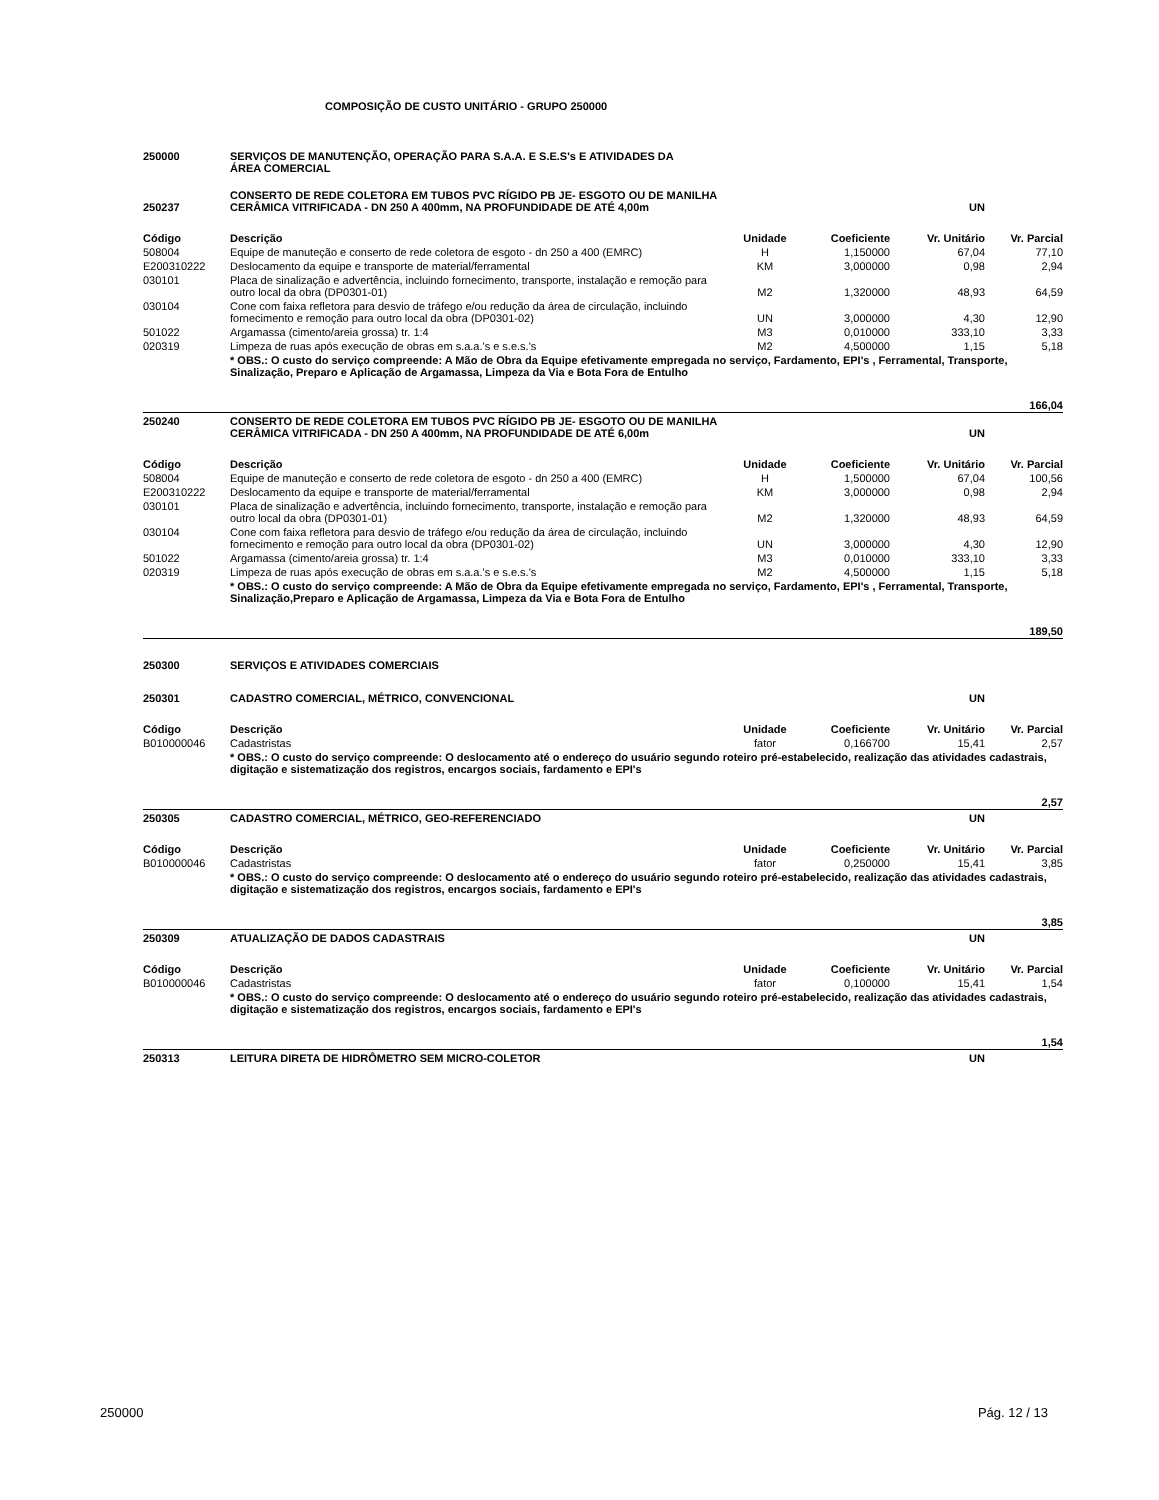COMPOSIÇÃO DE CUSTO UNITÁRIO - GRUPO 250000
| 250000 | SERVIÇOS DE MANUTENÇÃO, OPERAÇÃO PARA S.A.A. E S.E.S's E ATIVIDADES DA ÁREA COMERCIAL | | | | |
| 250237 | CONSERTO DE REDE COLETORA EM TUBOS PVC RÍGIDO PB JE- ESGOTO OU DE MANILHA CERÂMICA VITRIFICADA - DN 250 A 400mm, NA PROFUNDIDADE DE ATÉ 4,00m | | | UN | |
| Código | Descrição | Unidade | Coeficiente | Vr. Unitário | Vr. Parcial |
| 508004 | Equipe de manuteção e conserto de rede coletora de esgoto - dn 250 a 400 (EMRC) | H | 1,150000 | 67,04 | 77,10 |
| E200310222 | Deslocamento da equipe e transporte de material/ferramental | KM | 3,000000 | 0,98 | 2,94 |
| 030101 | Placa de sinalização e advertência, incluindo fornecimento, transporte, instalação e remoção para outro local da obra (DP0301-01) | M2 | 1,320000 | 48,93 | 64,59 |
| 030104 | Cone com faixa refletora para desvio de tráfego e/ou redução da área de circulação, incluindo fornecimento e remoção para outro local da obra (DP0301-02) | UN | 3,000000 | 4,30 | 12,90 |
| 501022 | Argamassa (cimento/areia grossa) tr. 1:4 | M3 | 0,010000 | 333,10 | 3,33 |
| 020319 | Limpeza de ruas após execução de obras em s.a.a.'s e s.e.s.'s | M2 | 4,500000 | 1,15 | 5,18 |
| | * OBS.: O custo do serviço compreende: A Mão de Obra da Equipe efetivamente empregada no serviço, Fardamento, EPI's , Ferramental, Transporte, Sinalização, Preparo e Aplicação de Argamassa, Limpeza da Via e Bota Fora de Entulho | | | | |
| 166,04 | | | | | |
| 250240 | CONSERTO DE REDE COLETORA EM TUBOS PVC RÍGIDO PB JE- ESGOTO OU DE MANILHA CERÂMICA VITRIFICADA - DN 250 A 400mm, NA PROFUNDIDADE DE ATÉ 6,00m | | | UN | |
| Código | Descrição | Unidade | Coeficiente | Vr. Unitário | Vr. Parcial |
| 508004 | Equipe de manuteção e conserto de rede coletora de esgoto - dn 250 a 400 (EMRC) | H | 1,500000 | 67,04 | 100,56 |
| E200310222 | Deslocamento da equipe e transporte de material/ferramental | KM | 3,000000 | 0,98 | 2,94 |
| 030101 | Placa de sinalização e advertência, incluindo fornecimento, transporte, instalação e remoção para outro local da obra (DP0301-01) | M2 | 1,320000 | 48,93 | 64,59 |
| 030104 | Cone com faixa refletora para desvio de tráfego e/ou redução da área de circulação, incluindo fornecimento e remoção para outro local da obra (DP0301-02) | UN | 3,000000 | 4,30 | 12,90 |
| 501022 | Argamassa (cimento/areia grossa) tr. 1:4 | M3 | 0,010000 | 333,10 | 3,33 |
| 020319 | Limpeza de ruas após execução de obras em s.a.a.'s e s.e.s.'s | M2 | 4,500000 | 1,15 | 5,18 |
| | * OBS.: O custo do serviço compreende: A Mão de Obra da Equipe efetivamente empregada no serviço, Fardamento, EPI's , Ferramental, Transporte, Sinalização,Preparo e Aplicação de Argamassa, Limpeza da Via e Bota Fora de Entulho | | | | |
| 189,50 | | | | | |
| 250300 | SERVIÇOS E ATIVIDADES COMERCIAIS | | | | |
| 250301 | CADASTRO COMERCIAL, MÉTRICO, CONVENCIONAL | | | UN | |
| Código | Descrição | Unidade | Coeficiente | Vr. Unitário | Vr. Parcial |
| B010000046 | Cadastristas | fator | 0,166700 | 15,41 | 2,57 |
| | * OBS.: O custo do serviço compreende: O deslocamento até o endereço do usuário segundo roteiro pré-estabelecido, realização das atividades cadastrais, digitação e sistematização dos registros, encargos sociais, fardamento e EPI's | | | | |
| 2,57 | | | | | |
| 250305 | CADASTRO COMERCIAL, MÉTRICO, GEO-REFERENCIADO | | | UN | |
| Código | Descrição | Unidade | Coeficiente | Vr. Unitário | Vr. Parcial |
| B010000046 | Cadastristas | fator | 0,250000 | 15,41 | 3,85 |
| | * OBS.: O custo do serviço compreende: O deslocamento até o endereço do usuário segundo roteiro pré-estabelecido, realização das atividades cadastrais, digitação e sistematização dos registros, encargos sociais, fardamento e EPI's | | | | |
| 3,85 | | | | | |
| 250309 | ATUALIZAÇÃO DE DADOS CADASTRAIS | | | UN | |
| Código | Descrição | Unidade | Coeficiente | Vr. Unitário | Vr. Parcial |
| B010000046 | Cadastristas | fator | 0,100000 | 15,41 | 1,54 |
| | * OBS.: O custo do serviço compreende: O deslocamento até o endereço do usuário segundo roteiro pré-estabelecido, realização das atividades cadastrais, digitação e sistematização dos registros, encargos sociais, fardamento e EPI's | | | | |
| 1,54 | | | | | |
| 250313 | LEITURA DIRETA DE HIDRÔMETRO SEM MICRO-COLETOR | | | UN | |
250000 Pág. 12 / 13